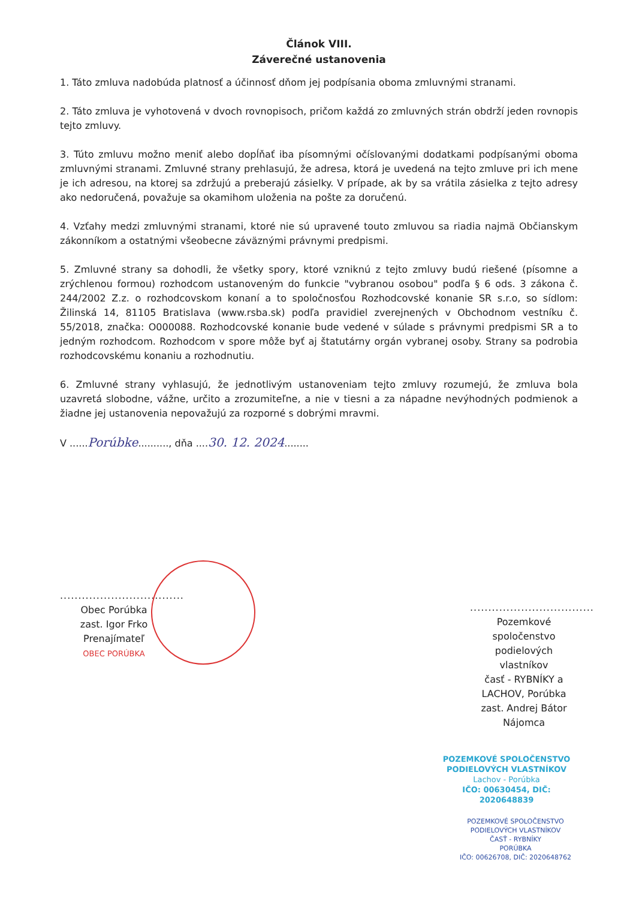Článok VIII.
Záverečné ustanovenia
1. Táto zmluva nadobúda platnosť a účinnosť dňom jej podpísania oboma zmluvnými stranami.
2. Táto zmluva je vyhotovená v dvoch rovnopisoch, pričom každá zo zmluvných strán obdrží jeden rovnopis tejto zmluvy.
3. Túto zmluvu možno meniť alebo dopĺňať iba písomnými očíslovanými dodatkami podpísanými oboma zmluvnými stranami. Zmluvné strany prehlasujú, že adresa, ktorá je uvedená na tejto zmluve pri ich mene je ich adresou, na ktorej sa zdržujú a preberajú zásielky. V prípade, ak by sa vrátila zásielka z tejto adresy ako nedoručená, považuje sa okamihom uloženia na pošte za doručenú.
4. Vzťahy medzi zmluvnými stranami, ktoré nie sú upravené touto zmluvou sa riadia najmä Občianskym zákonníkom a ostatnými všeobecne záväznými právnymi predpismi.
5. Zmluvné strany sa dohodli, že všetky spory, ktoré vzniknú z tejto zmluvy budú riešené (písomne a zrýchlenou formou) rozhodcom ustanoveným do funkcie "vybranou osobou" podľa § 6 ods. 3 zákona č. 244/2002 Z.z. o rozhodcovskom konaní a to spoločnosťou Rozhodcovské konanie SR s.r.o, so sídlom: Žilinská 14, 81105 Bratislava (www.rsba.sk) podľa pravidiel zverejnených v Obchodnom vestníku č. 55/2018, značka: O000088. Rozhodcovské konanie bude vedené v súlade s právnymi predpismi SR a to jedným rozhodcom. Rozhodcom v spore môže byť aj štatutárny orgán vybranej osoby. Strany sa podrobia rozhodcovskému konaniu a rozhodnutiu.
6. Zmluvné strany vyhlasujú, že jednotlivým ustanoveniam tejto zmluvy rozumejú, že zmluva bola uzavretá slobodne, vážne, určito a zrozumiteľne, a nie v tiesni a za nápadne nevýhodných podmienok a žiadne jej ustanovenia nepovažujú za rozporné s dobrými mravmi.
V ......Porúbke.........., dňa ....30. 12. 2024........
..................................
Obec Porúbka
zast. Igor Frko
Prenajímateľ
OBEC PORÚBKA
..................................
Pozemkové
spoločenstvo
podielových vlastníkov
časť - RYBNÍKY a
LACHOV, Porúbka
zast. Andrej Bátor
Nájomca
POZEMKOVÉ SPOLOČENSTVO
PODIELOVÝCH VLASTNÍKOV
Lachov - Porúbka
IČO: 00630454, DIČ: 2020648839
POZEMKOVÉ SPOLOČENSTVO
PODIELOVÝCH VLASTNÍKOV
ČASŤ - RYBNÍKY
PORÚBKA
IČO: 00626708, DIČ: 2020648762